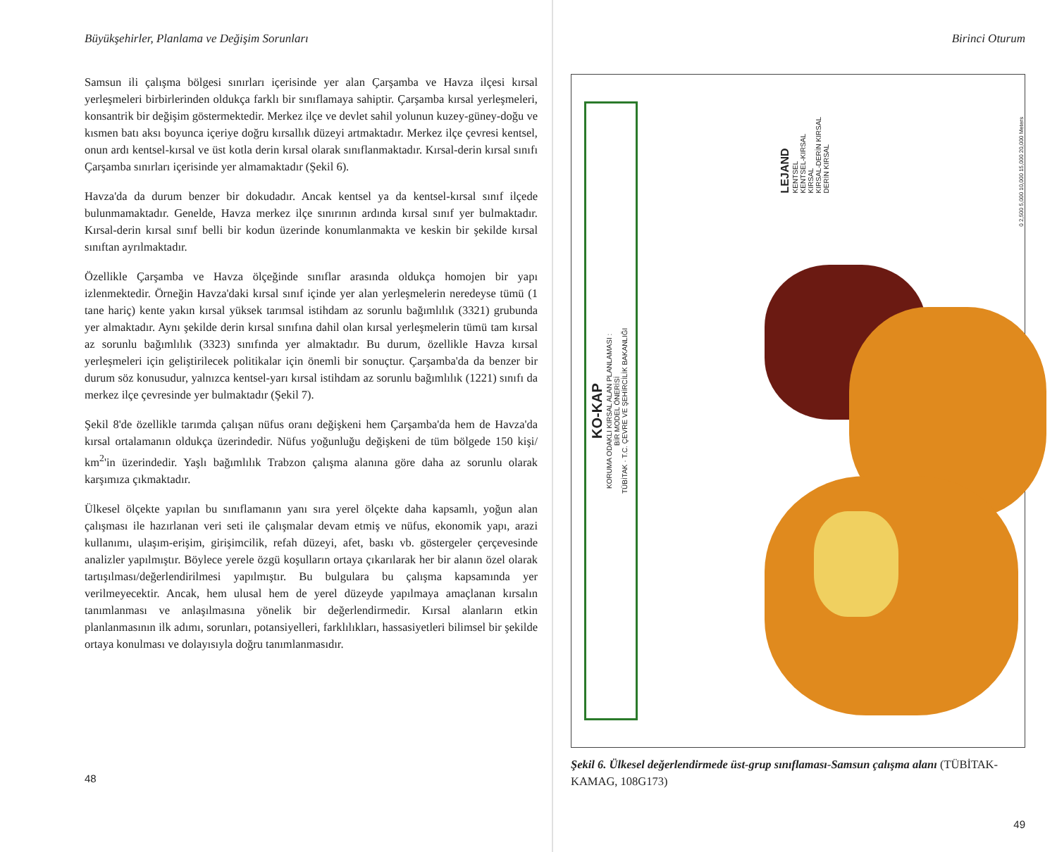Büyükşehirler, Planlama ve Değişim Sorunları
Samsun ili çalışma bölgesi sınırları içerisinde yer alan Çarşamba ve Havza ilçesi kırsal yerleşmeleri birbirlerinden oldukça farklı bir sınıflamaya sahiptir. Çarşamba kırsal yerleşmeleri, konsantrik bir değişim göstermektedir. Merkez ilçe ve devlet sahil yolunun kuzey-güney-doğu ve kısmen batı aksı boyunca içeriye doğru kırsallık düzeyi artmaktadır. Merkez ilçe çevresi kentsel, onun ardı kentsel-kırsal ve üst kotla derin kırsal olarak sınıflanmaktadır. Kırsal-derin kırsal sınıfı Çarşamba sınırları içerisinde yer almamaktadır (Şekil 6).
Havza'da da durum benzer bir dokudadır. Ancak kentsel ya da kentsel-kırsal sınıf ilçede bulunmamaktadır. Genelde, Havza merkez ilçe sınırının ardında kırsal sınıf yer bulmaktadır. Kırsal-derin kırsal sınıf belli bir kodun üzerinde konumlanmakta ve keskin bir şekilde kırsal sınıftan ayrılmaktadır.
Özellikle Çarşamba ve Havza ölçeğinde sınıflar arasında oldukça homojen bir yapı izlenmektedir. Örneğin Havza'daki kırsal sınıf içinde yer alan yerleşmelerin neredeyse tümü (1 tane hariç) kente yakın kırsal yüksek tarımsal istihdam az sorunlu bağımlılık (3321) grubunda yer almaktadır. Aynı şekilde derin kırsal sınıfına dahil olan kırsal yerleşmelerin tümü tam kırsal az sorunlu bağımlılık (3323) sınıfında yer almaktadır. Bu durum, özellikle Havza kırsal yerleşmeleri için geliştirilecek politikalar için önemli bir sonuçtur. Çarşamba'da da benzer bir durum söz konusudur, yalnızca kentsel-yarı kırsal istihdam az sorunlu bağımlılık (1221) sınıfı da merkez ilçe çevresinde yer bulmaktadır (Şekil 7).
Şekil 8'de özellikle tarımda çalışan nüfus oranı değişkeni hem Çarşamba'da hem de Havza'da kırsal ortalamanın oldukça üzerindedir. Nüfus yoğunluğu değişkeni de tüm bölgede 150 kişi/ km<sup>2</sup>'in üzerindedir. Yaşlı bağımlılık Trabzon çalışma alanına göre daha az sorunlu olarak karşımıza çıkmaktadır.
Ülkesel ölçekte yapılan bu sınıflamanın yanı sıra yerel ölçekte daha kapsamlı, yoğun alan çalışması ile hazırlanan veri seti ile çalışmalar devam etmiş ve nüfus, ekonomik yapı, arazi kullanımı, ulaşım-erişim, girişimcilik, refah düzeyi, afet, baskı vb. göstergeler çerçevesinde analizler yapılmıştır. Böylece yerele özgü koşulların ortaya çıkarılarak her bir alanın özel olarak tartışılması/değerlendirilmesi yapılmıştır. Bu bulgulara bu çalışma kapsamında yer verilmeyecektir. Ancak, hem ulusal hem de yerel düzeyde yapılmaya amaçlanan kırsalın tanımlanması ve anlaşılmasına yönelik bir değerlendirmedir. Kırsal alanların etkin planlanmasının ilk adımı, sorunları, potansiyelleri, farklılıkları, hassasiyetleri bilimsel bir şekilde ortaya konulması ve dolayısıyla doğru tanımlanmasıdır.
48
Birinci Oturum
KO-KAP
KORUMA ODAKLI KIRSAL ALAN PLANLAMASI :
BİR MODEL ÖNERİSİ
TÜBİTAK · T.C. ÇEVRE VE ŞEHİRCİLİK BAKANLIĞI
LEJAND
KENTSEL
KENTSEL-KIRSAL
KIRSAL
KIRSAL-DERİN KIRSAL
DERİN KIRSAL
0 2,500 5,000 10,000 15,000 20,000 Meters
Şekil 6. Ülkesel değerlendirmede üst-grup sınıflaması-Samsun çalışma alanı (TÜBİTAK-KAMAG, 108G173)
49